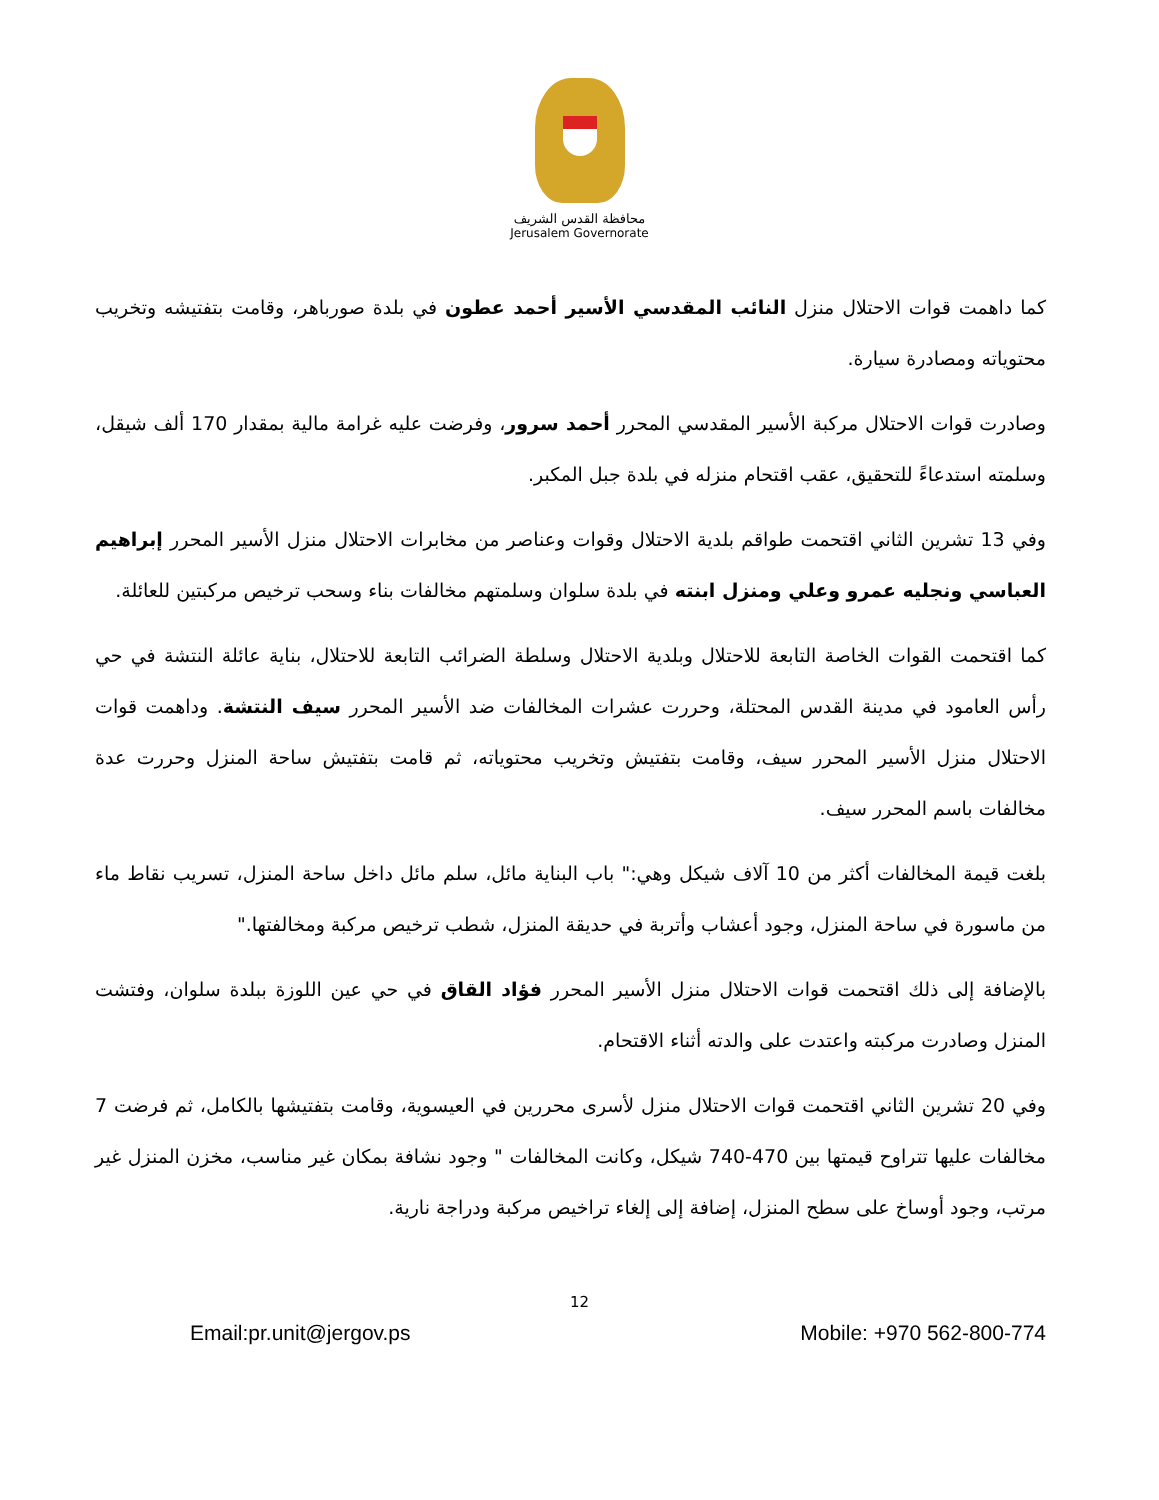محافظة القدس الشريف
Jerusalem Governorate
كما داهمت قوات الاحتلال منزل النائب المقدسي الأسير أحمد عطون في بلدة صورباهر، وقامت بتفتيشه وتخريب محتوياته ومصادرة سيارة.
وصادرت قوات الاحتلال مركبة الأسير المقدسي المحرر أحمد سرور، وفرضت عليه غرامة مالية بمقدار 170 ألف شيقل، وسلمته استدعاءً للتحقيق، عقب اقتحام منزله في بلدة جبل المكبر.
وفي 13 تشرين الثاني اقتحمت طواقم بلدية الاحتلال وقوات وعناصر من مخابرات الاحتلال منزل الأسير المحرر إبراهيم العباسي ونجليه عمرو وعلي ومنزل ابنته في بلدة سلوان وسلمتهم مخالفات بناء وسحب ترخيص مركبتين للعائلة.
كما اقتحمت القوات الخاصة التابعة للاحتلال وبلدية الاحتلال وسلطة الضرائب التابعة للاحتلال، بناية عائلة النتشة في حي رأس العامود في مدينة القدس المحتلة، وحررت عشرات المخالفات ضد الأسير المحرر سيف النتشة. وداهمت قوات الاحتلال منزل الأسير المحرر سيف، وقامت بتفتيش وتخريب محتوياته، ثم قامت بتفتيش ساحة المنزل وحررت عدة مخالفات باسم المحرر سيف.
بلغت قيمة المخالفات أكثر من 10 آلاف شيكل وهي:" باب البناية مائل، سلم مائل داخل ساحة المنزل، تسريب نقاط ماء من ماسورة في ساحة المنزل، وجود أعشاب وأتربة في حديقة المنزل، شطب ترخيص مركبة ومخالفتها."
بالإضافة إلى ذلك اقتحمت قوات الاحتلال منزل الأسير المحرر فؤاد القاق في حي عين اللوزة ببلدة سلوان، وفتشت المنزل وصادرت مركبته واعتدت على والدته أثناء الاقتحام.
وفي 20 تشرين الثاني اقتحمت قوات الاحتلال منزل لأسرى محررين في العيسوية، وقامت بتفتيشها بالكامل، ثم فرضت 7 مخالفات عليها تتراوح قيمتها بين 470-740 شيكل، وكانت المخالفات " وجود نشافة بمكان غير مناسب، مخزن المنزل غير مرتب، وجود أوساخ على سطح المنزل، إضافة إلى إلغاء تراخيص مركبة ودراجة نارية.
12
Email:pr.unit@jergov.ps Mobile: +970 562-800-774